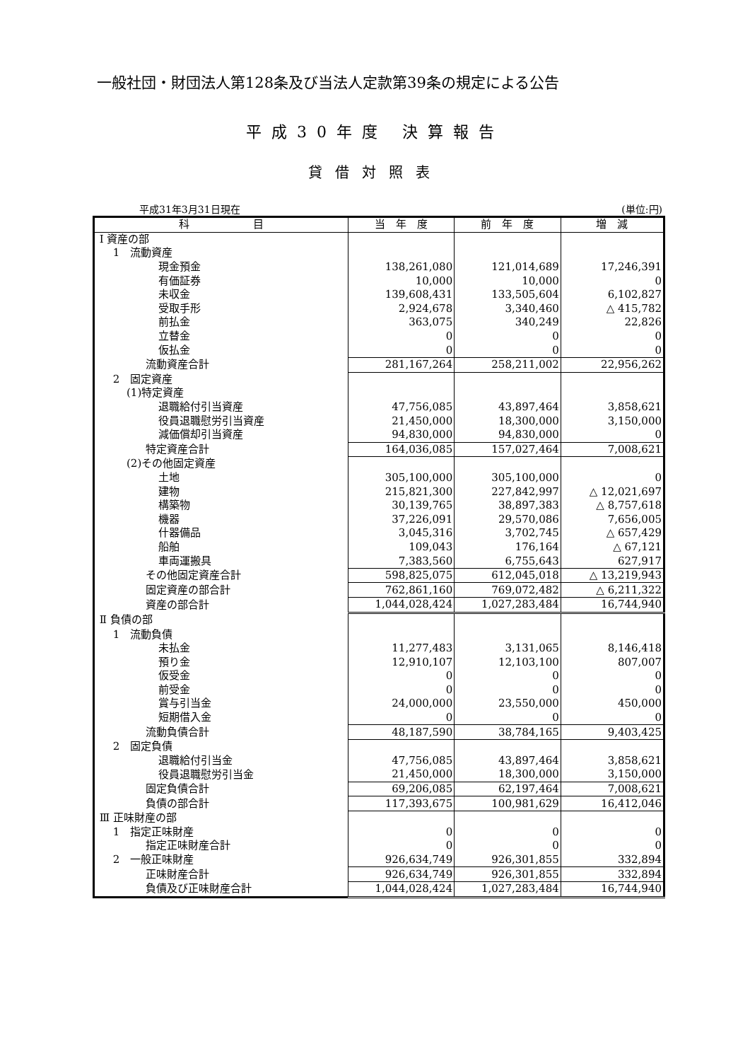一般社団・財団法人第128条及び当法人定款第39条の規定による公告
平成30年度 決算報告
貸借対照表
平成31年3月31日現在 (単位:円)
| 科 目 | 当 年 度 | 前 年 度 | 増 減 |
| --- | --- | --- | --- |
| Ⅰ 資産の部 | | | |
| 1 流動資産 | | | |
| 現金預金 | 138,261,080 | 121,014,689 | 17,246,391 |
| 有価証券 | 10,000 | 10,000 | 0 |
| 未収金 | 139,608,431 | 133,505,604 | 6,102,827 |
| 受取手形 | 2,924,678 | 3,340,460 | △ 415,782 |
| 前払金 | 363,075 | 340,249 | 22,826 |
| 立替金 | 0 | 0 | 0 |
| 仮払金 | 0 | 0 | 0 |
| 流動資産合計 | 281,167,264 | 258,211,002 | 22,956,262 |
| 2 固定資産 | | | |
| (1)特定資産 | | | |
| 退職給付引当資産 | 47,756,085 | 43,897,464 | 3,858,621 |
| 役員退職慰労引当資産 | 21,450,000 | 18,300,000 | 3,150,000 |
| 減価償却引当資産 | 94,830,000 | 94,830,000 | 0 |
| 特定資産合計 | 164,036,085 | 157,027,464 | 7,008,621 |
| (2)その他固定資産 | | | |
| 土地 | 305,100,000 | 305,100,000 | 0 |
| 建物 | 215,821,300 | 227,842,997 | △ 12,021,697 |
| 構築物 | 30,139,765 | 38,897,383 | △ 8,757,618 |
| 機器 | 37,226,091 | 29,570,086 | 7,656,005 |
| 什器備品 | 3,045,316 | 3,702,745 | △ 657,429 |
| 船舶 | 109,043 | 176,164 | △ 67,121 |
| 車両運搬具 | 7,383,560 | 6,755,643 | 627,917 |
| その他固定資産合計 | 598,825,075 | 612,045,018 | △ 13,219,943 |
| 固定資産の部合計 | 762,861,160 | 769,072,482 | △ 6,211,322 |
| 資産の部合計 | 1,044,028,424 | 1,027,283,484 | 16,744,940 |
| Ⅱ 負債の部 | | | |
| 1 流動負債 | | | |
| 未払金 | 11,277,483 | 3,131,065 | 8,146,418 |
| 預り金 | 12,910,107 | 12,103,100 | 807,007 |
| 仮受金 | 0 | 0 | 0 |
| 前受金 | 0 | 0 | 0 |
| 賞与引当金 | 24,000,000 | 23,550,000 | 450,000 |
| 短期借入金 | 0 | 0 | 0 |
| 流動負債合計 | 48,187,590 | 38,784,165 | 9,403,425 |
| 2 固定負債 | | | |
| 退職給付引当金 | 47,756,085 | 43,897,464 | 3,858,621 |
| 役員退職慰労引当金 | 21,450,000 | 18,300,000 | 3,150,000 |
| 固定負債合計 | 69,206,085 | 62,197,464 | 7,008,621 |
| 負債の部合計 | 117,393,675 | 100,981,629 | 16,412,046 |
| Ⅲ 正味財産の部 | | | |
| 1 指定正味財産 | 0 | 0 | 0 |
| 指定正味財産合計 | 0 | 0 | 0 |
| 2 一般正味財産 | 926,634,749 | 926,301,855 | 332,894 |
| 正味財産合計 | 926,634,749 | 926,301,855 | 332,894 |
| 負債及び正味財産合計 | 1,044,028,424 | 1,027,283,484 | 16,744,940 |